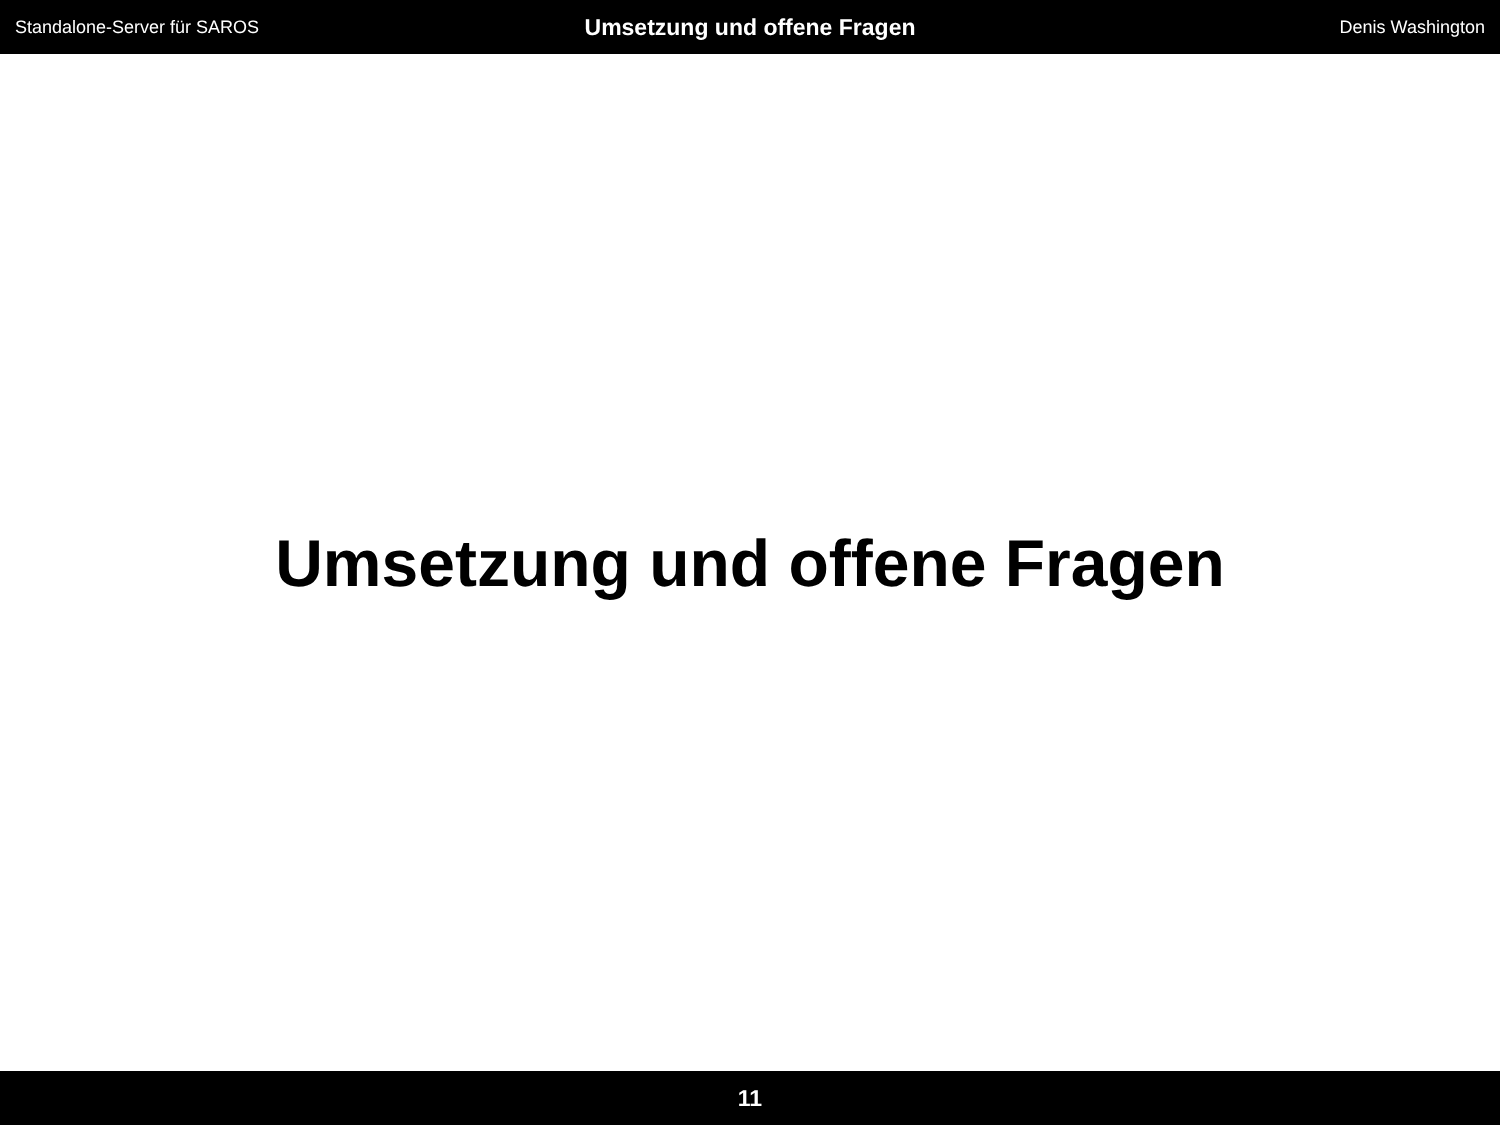Standalone-Server für SAROS
Umsetzung und offene Fragen
Denis Washington
Umsetzung und offene Fragen
11